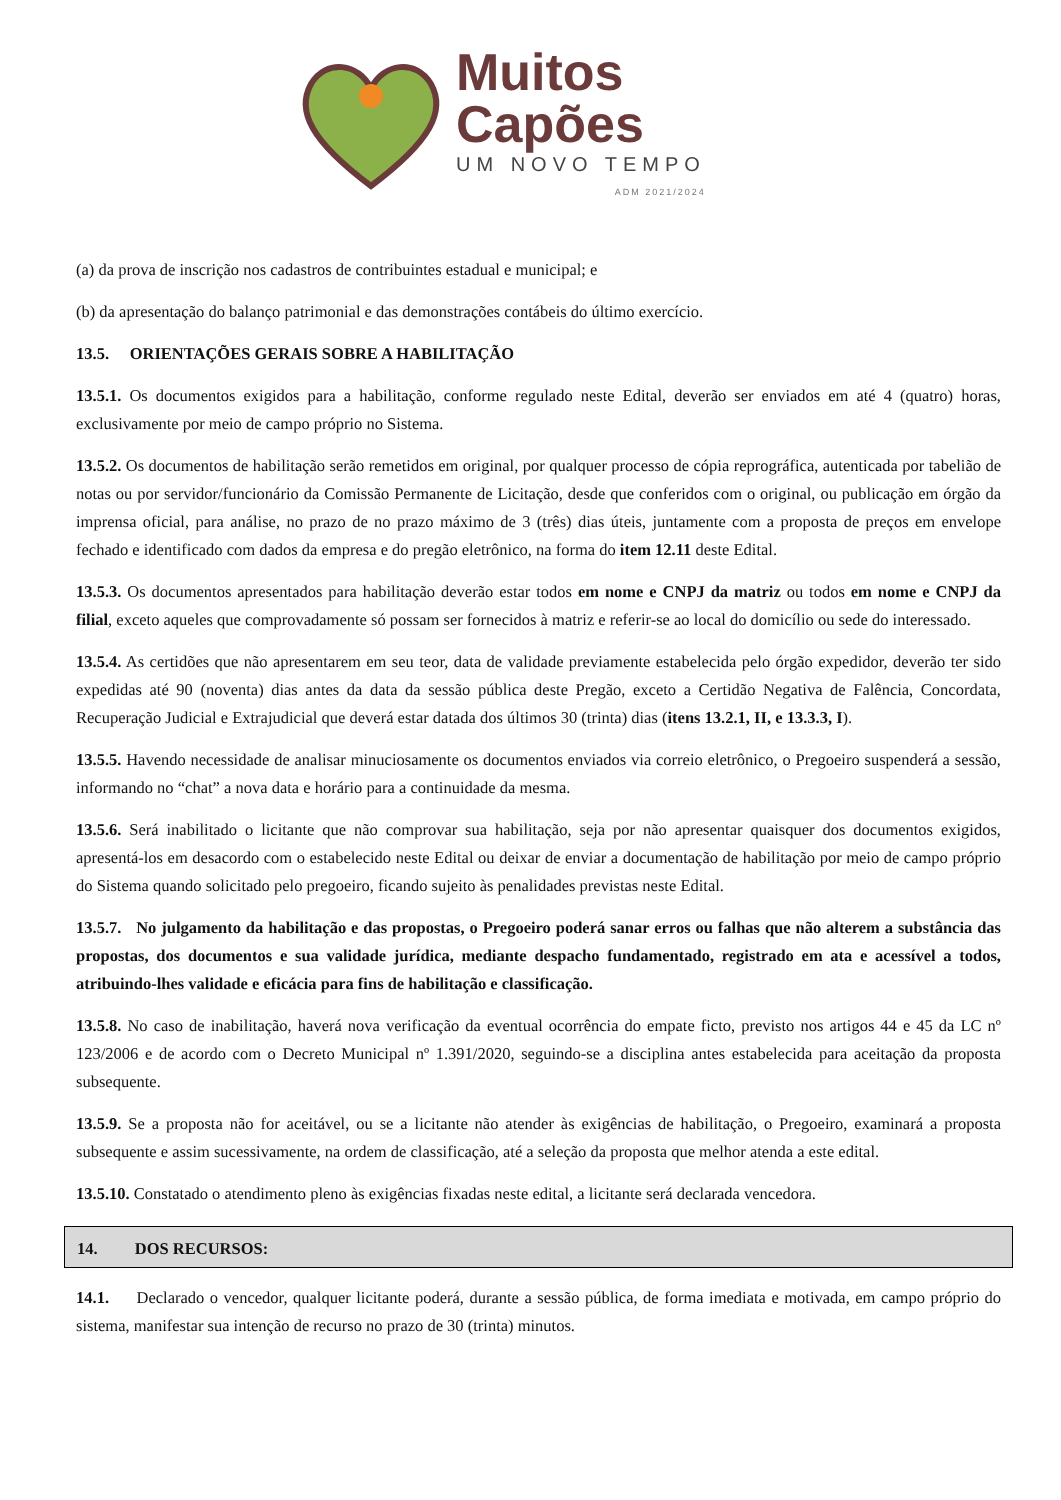Muitos
Capões
UM NOVO TEMPO
ADM 2021/2024
(a) da prova de inscrição nos cadastros de contribuintes estadual e municipal; e
(b) da apresentação do balanço patrimonial e das demonstrações contábeis do último exercício.
13.5. ORIENTAÇÕES GERAIS SOBRE A HABILITAÇÃO
13.5.1. Os documentos exigidos para a habilitação, conforme regulado neste Edital, deverão ser enviados em até 4 (quatro) horas, exclusivamente por meio de campo próprio no Sistema.
13.5.2. Os documentos de habilitação serão remetidos em original, por qualquer processo de cópia reprográfica, autenticada por tabelião de notas ou por servidor/funcionário da Comissão Permanente de Licitação, desde que conferidos com o original, ou publicação em órgão da imprensa oficial, para análise, no prazo de no prazo máximo de 3 (três) dias úteis, juntamente com a proposta de preços em envelope fechado e identificado com dados da empresa e do pregão eletrônico, na forma do item 12.11 deste Edital.
13.5.3. Os documentos apresentados para habilitação deverão estar todos em nome e CNPJ da matriz ou todos em nome e CNPJ da filial, exceto aqueles que comprovadamente só possam ser fornecidos à matriz e referir-se ao local do domicílio ou sede do interessado.
13.5.4. As certidões que não apresentarem em seu teor, data de validade previamente estabelecida pelo órgão expedidor, deverão ter sido expedidas até 90 (noventa) dias antes da data da sessão pública deste Pregão, exceto a Certidão Negativa de Falência, Concordata, Recuperação Judicial e Extrajudicial que deverá estar datada dos últimos 30 (trinta) dias (itens 13.2.1, II, e 13.3.3, I).
13.5.5. Havendo necessidade de analisar minuciosamente os documentos enviados via correio eletrônico, o Pregoeiro suspenderá a sessão, informando no “chat” a nova data e horário para a continuidade da mesma.
13.5.6. Será inabilitado o licitante que não comprovar sua habilitação, seja por não apresentar quaisquer dos documentos exigidos, apresentá-los em desacordo com o estabelecido neste Edital ou deixar de enviar a documentação de habilitação por meio de campo próprio do Sistema quando solicitado pelo pregoeiro, ficando sujeito às penalidades previstas neste Edital.
13.5.7. No julgamento da habilitação e das propostas, o Pregoeiro poderá sanar erros ou falhas que não alterem a substância das propostas, dos documentos e sua validade jurídica, mediante despacho fundamentado, registrado em ata e acessível a todos, atribuindo-lhes validade e eficácia para fins de habilitação e classificação.
13.5.8. No caso de inabilitação, haverá nova verificação da eventual ocorrência do empate ficto, previsto nos artigos 44 e 45 da LC nº 123/2006 e de acordo com o Decreto Municipal nº 1.391/2020, seguindo-se a disciplina antes estabelecida para aceitação da proposta subsequente.
13.5.9. Se a proposta não for aceitável, ou se a licitante não atender às exigências de habilitação, o Pregoeiro, examinará a proposta subsequente e assim sucessivamente, na ordem de classificação, até a seleção da proposta que melhor atenda a este edital.
13.5.10. Constatado o atendimento pleno às exigências fixadas neste edital, a licitante será declarada vencedora.
14. DOS RECURSOS:
14.1. Declarado o vencedor, qualquer licitante poderá, durante a sessão pública, de forma imediata e motivada, em campo próprio do sistema, manifestar sua intenção de recurso no prazo de 30 (trinta) minutos.